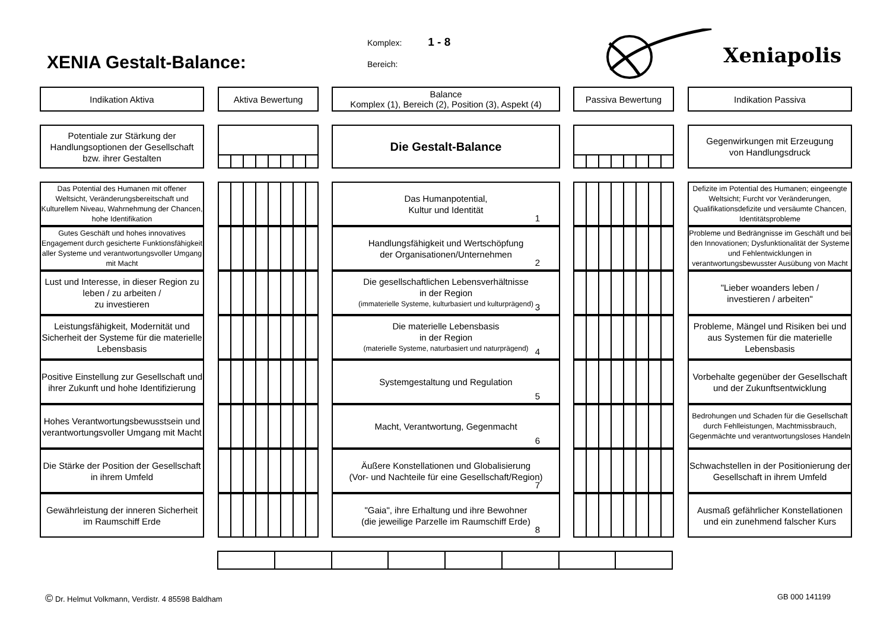XENIA Gestalt-Balance:
Komplex: 1 - 8
Bereich:
Xeniapolis
Indikation Aktiva Aktiva Bewertung Balance
Komplex (1), Bereich (2), Position (3), Aspekt (4)
Passiva Bewertung Indikation Passiva
Potentiale zur Stärkung der Handlungsoptionen der Gesellschaft bzw. ihrer Gestalten
Die Gestalt-Balance
Gegenwirkungen mit Erzeugung
von Handlungsdruck
Das Potential des Humanen mit offener Weltsicht, Veränderungsbereitschaft und Kulturellem Niveau, Wahrnehmung der Chancen, hohe Identifikation
Das Humanpotential,
Kultur und Identität
1
Defizite im Potential des Humanen; eingeengte Weltsicht; Furcht vor Veränderungen, Qualifikationsdefizite und versäumte Chancen, Identitätsprobleme
Gutes Geschäft und hohes innovatives Engagement durch gesicherte Funktionsfähigkeit aller Systeme und verantwortungsvoller Umgang mit Macht
Handlungsfähigkeit und Wertschöpfung
der Organisationen/Unternehmen
2
Probleme und Bedrängnisse im Geschäft und bei den Innovationen; Dysfunktionalität der Systeme und Fehlentwicklungen in verantwortungsbewusster Ausübung von Macht
Lust und Interesse, in dieser Region zu leben / zu arbeiten /
zu investieren
Die gesellschaftlichen Lebensverhältnisse
in der Region
(immaterielle Systeme, kulturbasiert und kulturprägend)
3
"Lieber woanders leben /
investieren / arbeiten"
Leistungsfähigkeit, Modernität und Sicherheit der Systeme für die materielle Lebensbasis
Die materielle Lebensbasis
in der Region
(materielle Systeme, naturbasiert und naturprägend)
4
Probleme, Mängel und Risiken bei und aus Systemen für die materielle Lebensbasis
Positive Einstellung zur Gesellschaft und ihrer Zukunft und hohe Identifizierung
Systemgestaltung und Regulation
5
Vorbehalte gegenüber der Gesellschaft
und der Zukunftsentwicklung
Hohes Verantwortungsbewusstsein und verantwortungsvoller Umgang mit Macht
Macht, Verantwortung, Gegenmacht
6
Bedrohungen und Schaden für die Gesellschaft durch Fehlleistungen, Machtmissbrauch, Gegenmächte und verantwortungsloses Handeln
Die Stärke der Position der Gesellschaft in ihrem Umfeld
Äußere Konstellationen und Globalisierung
(Vor- und Nachteile für eine Gesellschaft/Region)
7
Schwachstellen in der Positionierung der Gesellschaft in ihrem Umfeld
Gewährleistung der inneren Sicherheit im Raumschiff Erde
"Gaia", ihre Erhaltung und ihre Bewohner
(die jeweilige Parzelle im Raumschiff Erde)
8
Ausmaß gefährlicher Konstellationen und ein zunehmend falscher Kurs
© Dr. Helmut Volkmann, Verdistr. 4 85598 Baldham
GB 000 141199